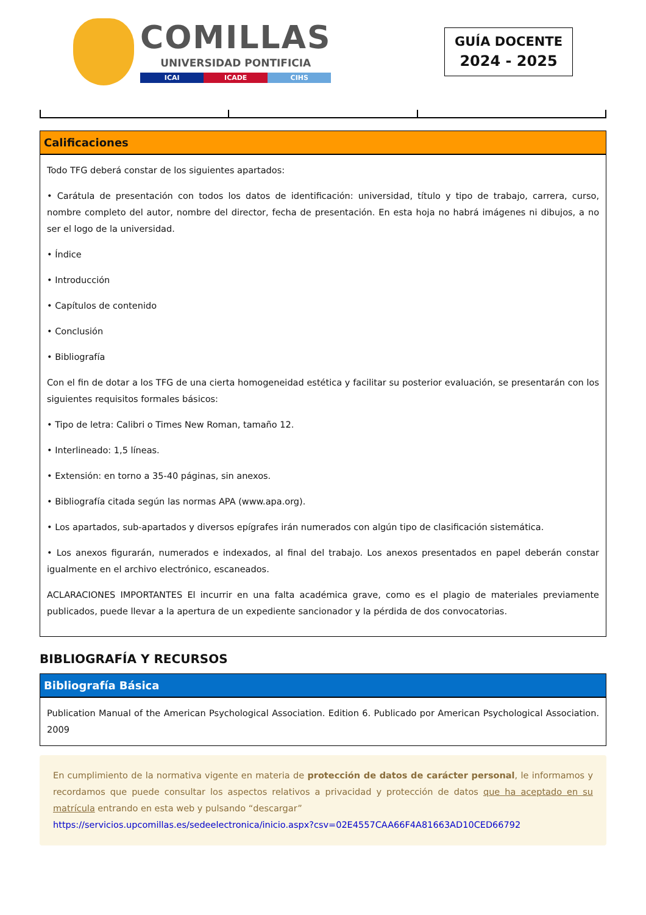COMILLAS
UNIVERSIDAD PONTIFICIA
ICAI ICADE CIHS
GUÍA DOCENTE
2024 - 2025
Calificaciones
Todo TFG deberá constar de los siguientes apartados:
• Carátula de presentación con todos los datos de identificación: universidad, título y tipo de trabajo, carrera, curso, nombre completo del autor, nombre del director, fecha de presentación. En esta hoja no habrá imágenes ni dibujos, a no ser el logo de la universidad.
• Índice
• Introducción
• Capítulos de contenido
• Conclusión
• Bibliografía
Con el fin de dotar a los TFG de una cierta homogeneidad estética y facilitar su posterior evaluación, se presentarán con los siguientes requisitos formales básicos:
• Tipo de letra: Calibri o Times New Roman, tamaño 12.
• Interlineado: 1,5 líneas.
• Extensión: en torno a 35-40 páginas, sin anexos.
• Bibliografía citada según las normas APA (www.apa.org).
• Los apartados, sub-apartados y diversos epígrafes irán numerados con algún tipo de clasificación sistemática.
• Los anexos figurarán, numerados e indexados, al final del trabajo. Los anexos presentados en papel deberán constar igualmente en el archivo electrónico, escaneados.
ACLARACIONES IMPORTANTES El incurrir en una falta académica grave, como es el plagio de materiales previamente publicados, puede llevar a la apertura de un expediente sancionador y la pérdida de dos convocatorias.
BIBLIOGRAFÍA Y RECURSOS
Bibliografía Básica
Publication Manual of the American Psychological Association. Edition 6. Publicado por American Psychological Association. 2009
En cumplimiento de la normativa vigente en materia de protección de datos de carácter personal, le informamos y recordamos que puede consultar los aspectos relativos a privacidad y protección de datos que ha aceptado en su matrícula entrando en esta web y pulsando “descargar”
https://servicios.upcomillas.es/sedeelectronica/inicio.aspx?csv=02E4557CAA66F4A81663AD10CED66792